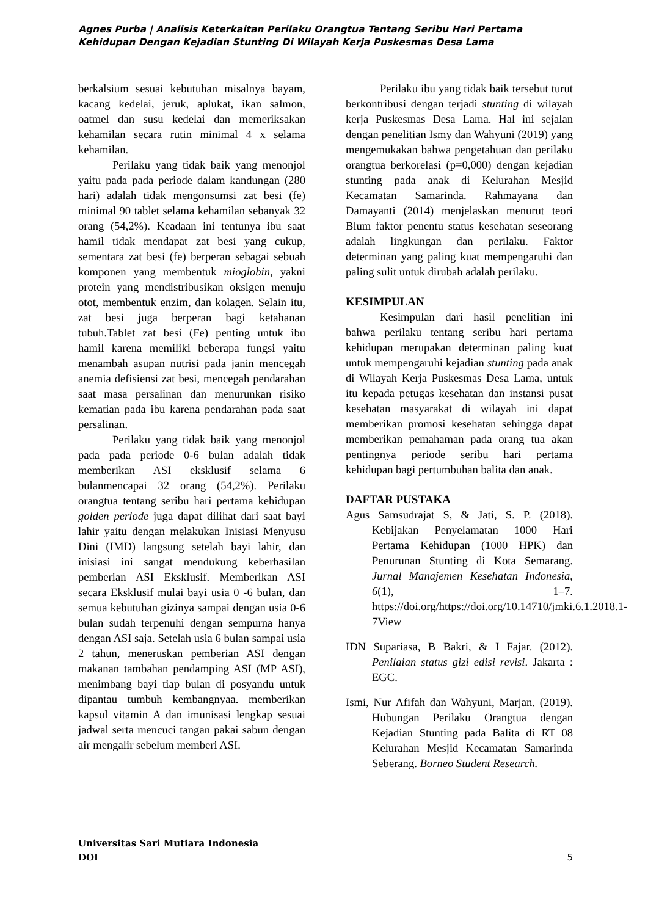Agnes Purba | Analisis Keterkaitan Perilaku Orangtua Tentang Seribu Hari Pertama Kehidupan Dengan Kejadian Stunting Di Wilayah Kerja Puskesmas Desa Lama
berkalsium sesuai kebutuhan misalnya bayam, kacang kedelai, jeruk, aplukat, ikan salmon, oatmel dan susu kedelai dan memeriksakan kehamilan secara rutin minimal 4 x selama kehamilan.
Perilaku yang tidak baik yang menonjol yaitu pada pada periode dalam kandungan (280 hari) adalah tidak mengonsumsi zat besi (fe) minimal 90 tablet selama kehamilan sebanyak 32 orang (54,2%). Keadaan ini tentunya ibu saat hamil tidak mendapat zat besi yang cukup, sementara zat besi (fe) berperan sebagai sebuah komponen yang membentuk mioglobin, yakni protein yang mendistribusikan oksigen menuju otot, membentuk enzim, dan kolagen. Selain itu, zat besi juga berperan bagi ketahanan tubuh.Tablet zat besi (Fe) penting untuk ibu hamil karena memiliki beberapa fungsi yaitu menambah asupan nutrisi pada janin mencegah anemia defisiensi zat besi, mencegah pendarahan saat masa persalinan dan menurunkan risiko kematian pada ibu karena pendarahan pada saat persalinan.
Perilaku yang tidak baik yang menonjol pada pada periode 0-6 bulan adalah tidak memberikan ASI eksklusif selama 6 bulanmencapai 32 orang (54,2%). Perilaku orangtua tentang seribu hari pertama kehidupan golden periode juga dapat dilihat dari saat bayi lahir yaitu dengan melakukan Inisiasi Menyusu Dini (IMD) langsung setelah bayi lahir, dan inisiasi ini sangat mendukung keberhasilan pemberian ASI Eksklusif. Memberikan ASI secara Eksklusif mulai bayi usia 0 -6 bulan, dan semua kebutuhan gizinya sampai dengan usia 0-6 bulan sudah terpenuhi dengan sempurna hanya dengan ASI saja. Setelah usia 6 bulan sampai usia 2 tahun, meneruskan pemberian ASI dengan makanan tambahan pendamping ASI (MP ASI), menimbang bayi tiap bulan di posyandu untuk dipantau tumbuh kembangnyaa. memberikan kapsul vitamin A dan imunisasi lengkap sesuai jadwal serta mencuci tangan pakai sabun dengan air mengalir sebelum memberi ASI.
Perilaku ibu yang tidak baik tersebut turut berkontribusi dengan terjadi stunting di wilayah kerja Puskesmas Desa Lama. Hal ini sejalan dengan penelitian Ismy dan Wahyuni (2019) yang mengemukakan bahwa pengetahuan dan perilaku orangtua berkorelasi (p=0,000) dengan kejadian stunting pada anak di Kelurahan Mesjid Kecamatan Samarinda. Rahmayana dan Damayanti (2014) menjelaskan menurut teori Blum faktor penentu status kesehatan seseorang adalah lingkungan dan perilaku. Faktor determinan yang paling kuat mempengaruhi dan paling sulit untuk dirubah adalah perilaku.
KESIMPULAN
Kesimpulan dari hasil penelitian ini bahwa perilaku tentang seribu hari pertama kehidupan merupakan determinan paling kuat untuk mempengaruhi kejadian stunting pada anak di Wilayah Kerja Puskesmas Desa Lama, untuk itu kepada petugas kesehatan dan instansi pusat kesehatan masyarakat di wilayah ini dapat memberikan promosi kesehatan sehingga dapat memberikan pemahaman pada orang tua akan pentingnya periode seribu hari pertama kehidupan bagi pertumbuhan balita dan anak.
DAFTAR PUSTAKA
Agus Samsudrajat S, & Jati, S. P. (2018). Kebijakan Penyelamatan 1000 Hari Pertama Kehidupan (1000 HPK) dan Penurunan Stunting di Kota Semarang. Jurnal Manajemen Kesehatan Indonesia, 6(1), 1–7. https://doi.org/https://doi.org/10.14710/jmki.6.1.2018.1-7View
IDN Supariasa, B Bakri, & I Fajar. (2012). Penilaian status gizi edisi revisi. Jakarta : EGC.
Ismi, Nur Afifah dan Wahyuni, Marjan. (2019). Hubungan Perilaku Orangtua dengan Kejadian Stunting pada Balita di RT 08 Kelurahan Mesjid Kecamatan Samarinda Seberang. Borneo Student Research.
Universitas Sari Mutiara Indonesia
DOI
5